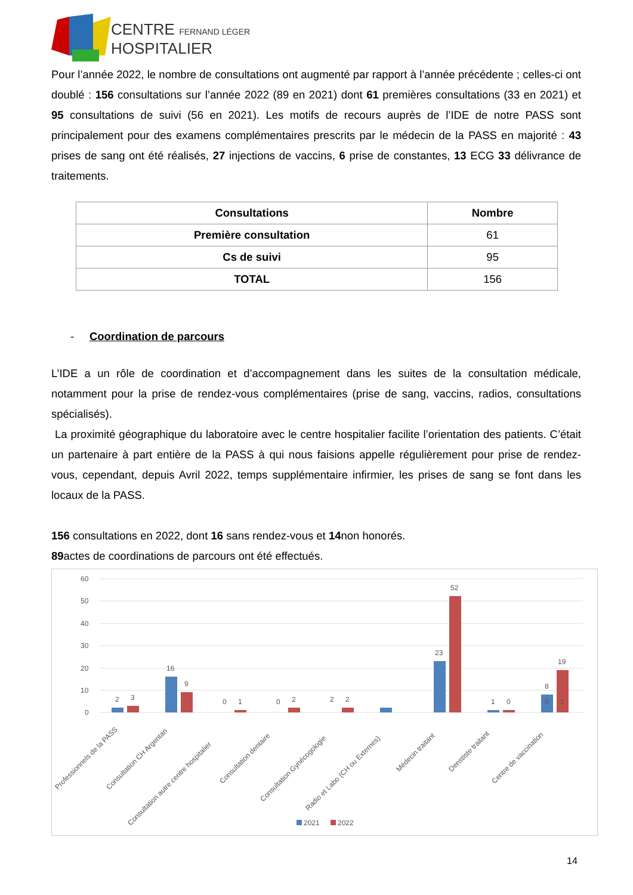CENTRE FERNAND LÉGER
HOSPITALIER
Pour l’année 2022, le nombre de consultations ont augmenté par rapport à l’année précédente ; celles-ci ont doublé : 156 consultations sur l’année 2022 (89 en 2021) dont 61 premières consultations (33 en 2021) et 95 consultations de suivi (56 en 2021). Les motifs de recours auprès de l’IDE de notre PASS sont principalement pour des examens complémentaires prescrits par le médecin de la PASS en majorité : 43 prises de sang ont été réalisés, 27 injections de vaccins, 6 prise de constantes, 13 ECG 33 délivrance de traitements.
| Consultations | Nombre |
| --- | --- |
| Première consultation | 61 |
| Cs de suivi | 95 |
| TOTAL | 156 |
- Coordination de parcours
L’IDE a un rôle de coordination et d’accompagnement dans les suites de la consultation médicale, notamment pour la prise de rendez-vous complémentaires (prise de sang, vaccins, radios, consultations spécialisés).
La proximité géographique du laboratoire avec le centre hospitalier facilite l’orientation des patients. C’était un partenaire à part entière de la PASS à qui nous faisions appelle régulièrement pour prise de rendez-vous, cependant, depuis Avril 2022, temps supplémentaire infirmier, les prises de sang se font dans les locaux de la PASS.
156 consultations en 2022, dont 16 sans rendez-vous et 14non honorés.
89actes de coordinations de parcours ont été effectués.
60
50
40
30
20
10
0
2
3
16
9
0
1
0
2
2
2
23
52
1
0
0
1
8
19
Professionnels de la PASS
Consultation CH Argentan
Consultation autre centre hospitalier
Consultation dentaire
Consultation Gynécogologie
Radio et Labo (CH ou Externes)
Médecin traitant
Denstiste traitant
Centre de vaccination
2021
2022
14